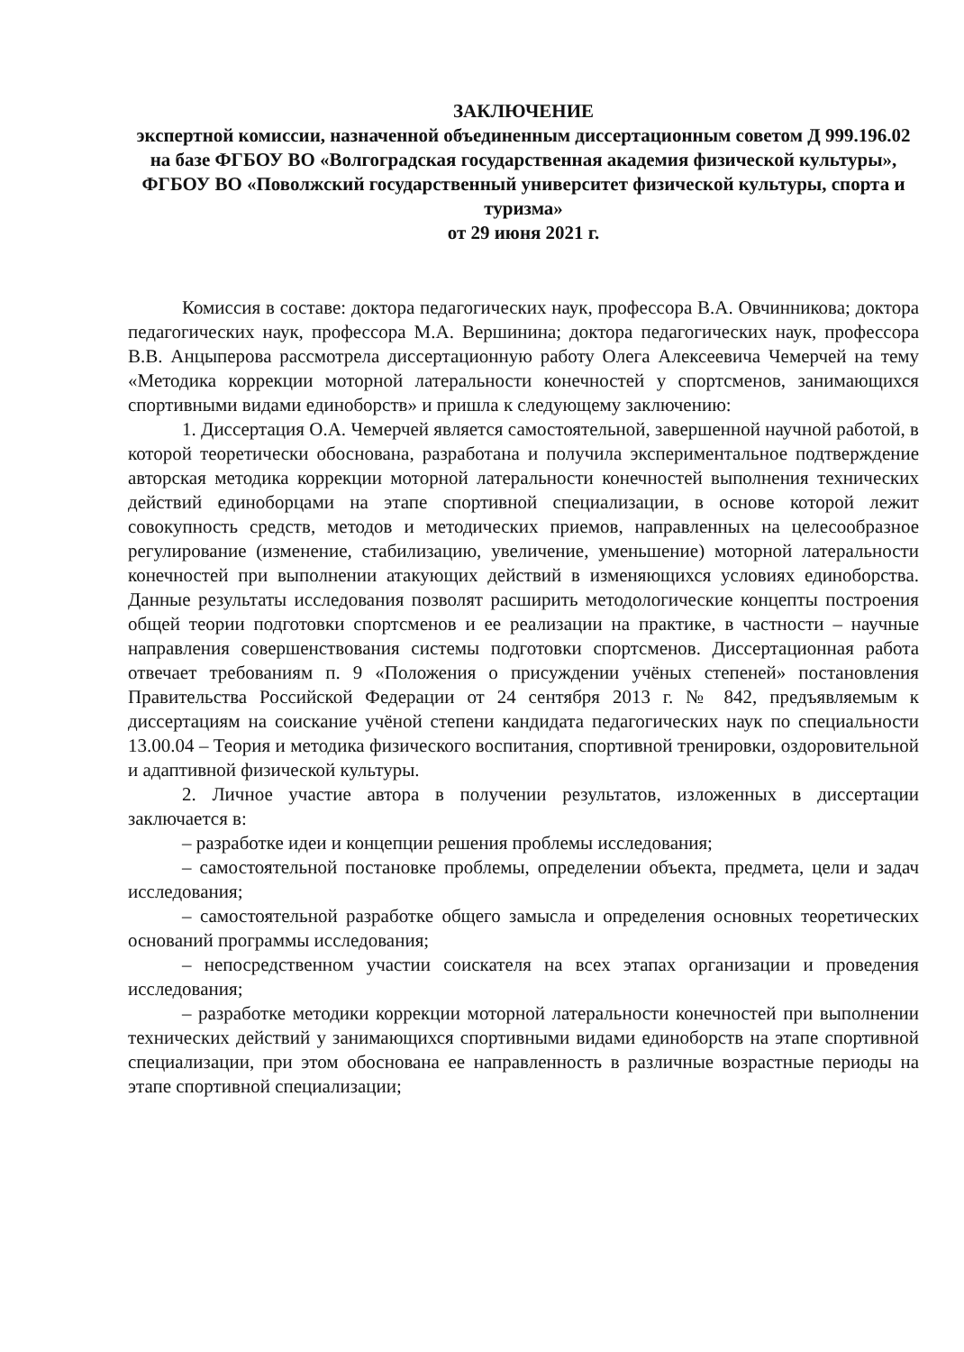ЗАКЛЮЧЕНИЕ
экспертной комиссии, назначенной объединенным диссертационным советом Д 999.196.02 на базе ФГБОУ ВО «Волгоградская государственная академия физической культуры», ФГБОУ ВО «Поволжский государственный университет физической культуры, спорта и туризма»
от 29 июня 2021 г.
Комиссия в составе: доктора педагогических наук, профессора В.А. Овчинникова; доктора педагогических наук, профессора М.А. Вершинина; доктора педагогических наук, профессора В.В. Анцыперова рассмотрела диссертационную работу Олега Алексеевича Чемерчей на тему «Методика коррекции моторной латеральности конечностей у спортсменов, занимающихся спортивными видами единоборств» и пришла к следующему заключению:
1. Диссертация О.А. Чемерчей является самостоятельной, завершенной научной работой, в которой теоретически обоснована, разработана и получила экспериментальное подтверждение авторская методика коррекции моторной латеральности конечностей выполнения технических действий единоборцами на этапе спортивной специализации, в основе которой лежит совокупность средств, методов и методических приемов, направленных на целесообразное регулирование (изменение, стабилизацию, увеличение, уменьшение) моторной латеральности конечностей при выполнении атакующих действий в изменяющихся условиях единоборства. Данные результаты исследования позволят расширить методологические концепты построения общей теории подготовки спортсменов и ее реализации на практике, в частности – научные направления совершенствования системы подготовки спортсменов. Диссертационная работа отвечает требованиям п. 9 «Положения о присуждении учёных степеней» постановления Правительства Российской Федерации от 24 сентября 2013 г. № 842, предъявляемым к диссертациям на соискание учёной степени кандидата педагогических наук по специальности 13.00.04 – Теория и методика физического воспитания, спортивной тренировки, оздоровительной и адаптивной физической культуры.
2. Личное участие автора в получении результатов, изложенных в диссертации заключается в:
– разработке идеи и концепции решения проблемы исследования;
– самостоятельной постановке проблемы, определении объекта, предмета, цели и задач исследования;
– самостоятельной разработке общего замысла и определения основных теоретических оснований программы исследования;
– непосредственном участии соискателя на всех этапах организации и проведения исследования;
– разработке методики коррекции моторной латеральности конечностей при выполнении технических действий у занимающихся спортивными видами единоборств на этапе спортивной специализации, при этом обоснована ее направленность в различные возрастные периоды на этапе спортивной специализации;